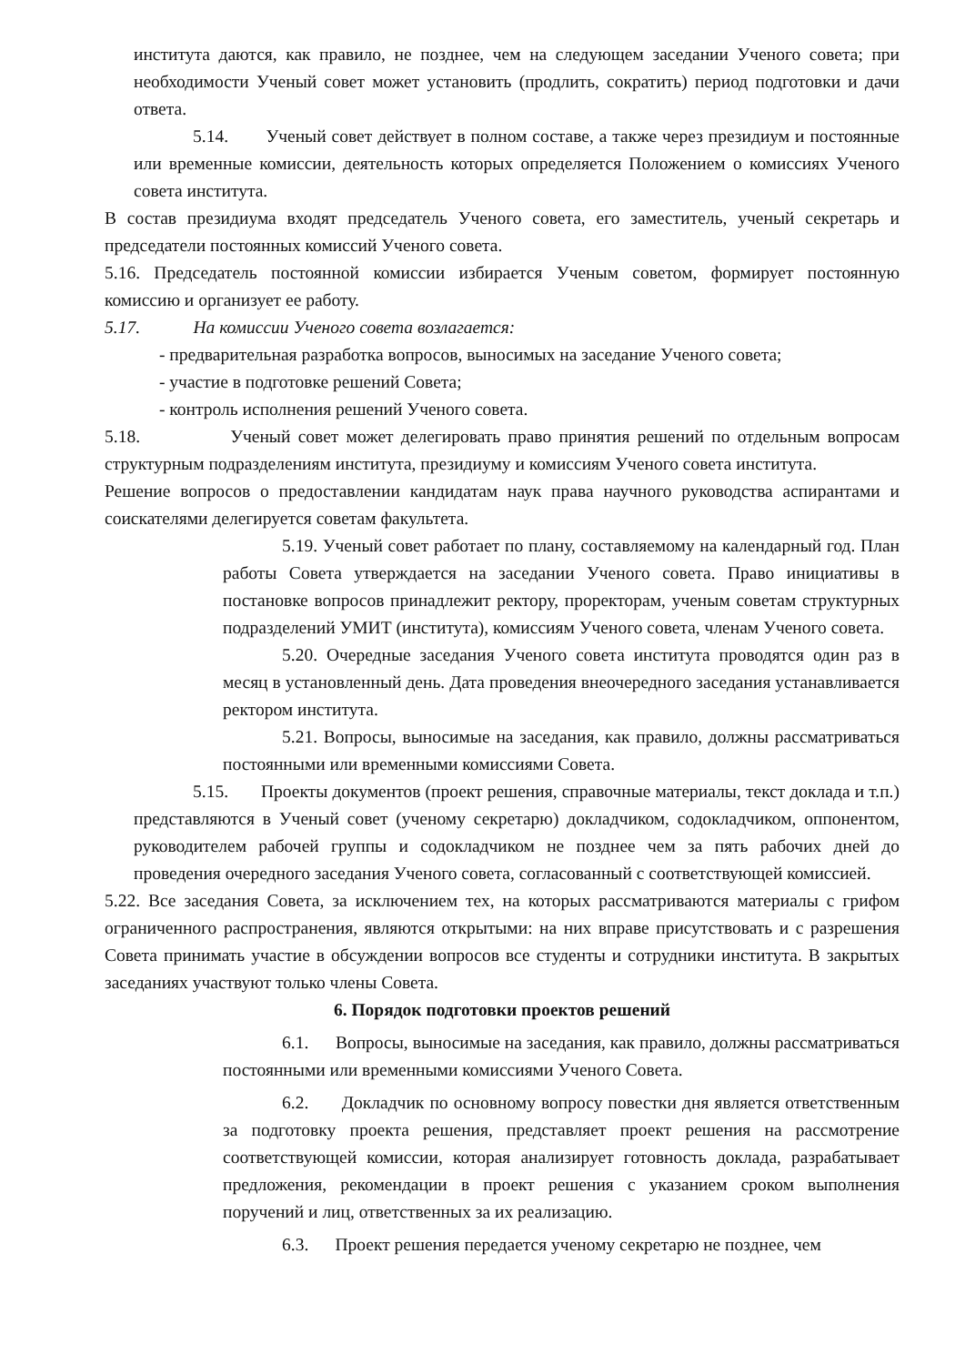института даются, как правило, не позднее, чем на следующем заседании Ученого совета; при необходимости Ученый совет может установить (продлить, сократить) период подготовки и дачи ответа.
5.14. Ученый совет действует в полном составе, а также через президиум и постоянные или временные комиссии, деятельность которых определяется Положением о комиссиях Ученого совета института.
В состав президиума входят председатель Ученого совета, его заместитель, ученый секретарь и председатели постоянных комиссий Ученого совета.
5.16. Председатель постоянной комиссии избирается Ученым советом, формирует постоянную комиссию и организует ее работу.
5.17. На комиссии Ученого совета возлагается:
- предварительная разработка вопросов, выносимых на заседание Ученого совета;
- участие в подготовке решений Совета;
- контроль исполнения решений Ученого совета.
5.18. Ученый совет может делегировать право принятия решений по отдельным вопросам структурным подразделениям института, президиуму и комиссиям Ученого совета института.
Решение вопросов о предоставлении кандидатам наук права научного руководства аспирантами и соискателями делегируется советам факультета.
5.19. Ученый совет работает по плану, составляемому на календарный год. План работы Совета утверждается на заседании Ученого совета. Право инициативы в постановке вопросов принадлежит ректору, проректорам, ученым советам структурных подразделений УМИТ (института), комиссиям Ученого совета, членам Ученого совета.
5.20. Очередные заседания Ученого совета института проводятся один раз в месяц в установленный день. Дата проведения внеочередного заседания устанавливается ректором института.
5.21. Вопросы, выносимые на заседания, как правило, должны рассматриваться постоянными или временными комиссиями Совета.
5.15. Проекты документов (проект решения, справочные материалы, текст доклада и т.п.) представляются в Ученый совет (ученому секретарю) докладчиком, содокладчиком, оппонентом, руководителем рабочей группы и содокладчиком не позднее чем за пять рабочих дней до проведения очередного заседания Ученого совета, согласованный с соответствующей комиссией.
5.22. Все заседания Совета, за исключением тех, на которых рассматриваются материалы с грифом ограниченного распространения, являются открытыми: на них вправе присутствовать и с разрешения Совета принимать участие в обсуждении вопросов все студенты и сотрудники института. В закрытых заседаниях участвуют только члены Совета.
6. Порядок подготовки проектов решений
6.1. Вопросы, выносимые на заседания, как правило, должны рассматриваться постоянными или временными комиссиями Ученого Совета.
6.2. Докладчик по основному вопросу повестки дня является ответственным за подготовку проекта решения, представляет проект решения на рассмотрение соответствующей комиссии, которая анализирует готовность доклада, разрабатывает предложения, рекомендации в проект решения с указанием сроком выполнения поручений и лиц, ответственных за их реализацию.
6.3. Проект решения передается ученому секретарю не позднее, чем